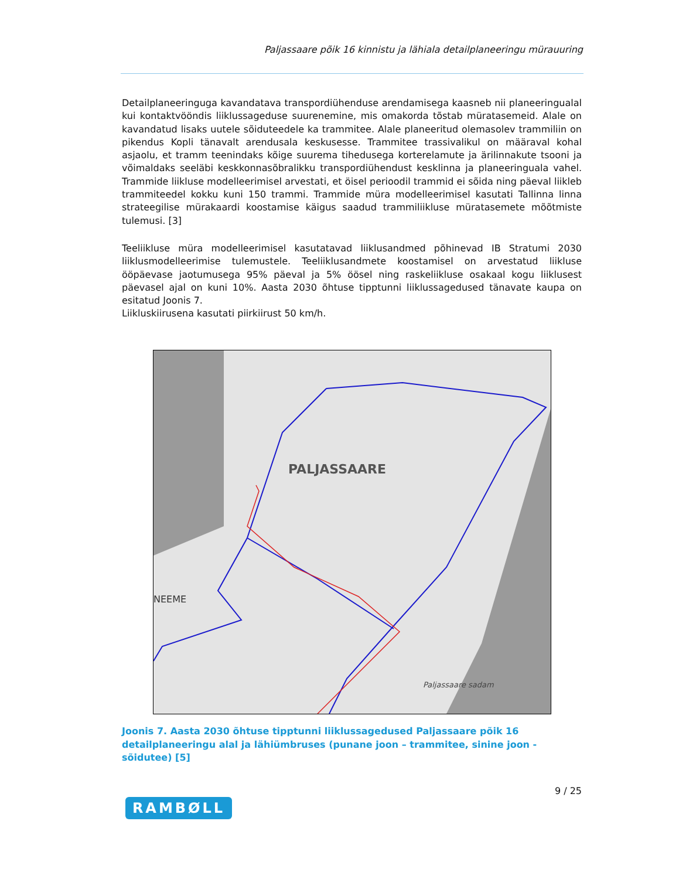Paljassaare põik 16 kinnistu ja lähiala detailplaneeringu mürauuring
Detailplaneeringuga kavandatava transpordiühenduse arendamisega kaasneb nii planeeringualal kui kontaktvööndis liiklussageduse suurenemine, mis omakorda tõstab müratasemeid. Alale on kavandatud lisaks uutele sõiduteedele ka trammitee. Alale planeeritud olemasolev trammiliin on pikendus Kopli tänavalt arendusala keskusesse. Trammitee trassivalikul on määraval kohal asjaolu, et tramm teenindaks kõige suurema tihedusega korterelamute ja ärilinnakute tsooni ja võimaldaks seeläbi keskkonnasõbralikku transpordiühendust kesklinna ja planeeringuala vahel. Trammide liikluse modelleerimisel arvestati, et öisel perioodil trammid ei sõida ning päeval liikleb trammiteedel kokku kuni 150 trammi. Trammide müra modelleerimisel kasutati Tallinna linna strateegilise mürakaardi koostamise käigus saadud trammiliikluse müratasemete mõõtmiste tulemusi. [3]
Teeliikluse müra modelleerimisel kasutatavad liiklusandmed põhinevad IB Stratumi 2030 liiklusmodelleerimise tulemustele. Teeliiklusandmete koostamisel on arvestatud liikluse ööpäevase jaotumusega 95% päeval ja 5% öösel ning raskeliikluse osakaal kogu liiklusest päevasel ajal on kuni 10%. Aasta 2030 õhtuse tipptunni liiklussagedused tänavate kaupa on esitatud Joonis 7.
Liikluskiirusena kasutati piirkiirust 50 km/h.
PALJASSAARE
NEEME
Paljassaare sadam
Joonis 7. Aasta 2030 õhtuse tipptunni liiklussagedused Paljassaare põik 16 detailplaneeringu alal ja lähiümbruses (punane joon – trammitee, sinine joon - sõidutee) [5]
9 / 25
RAMBØLL